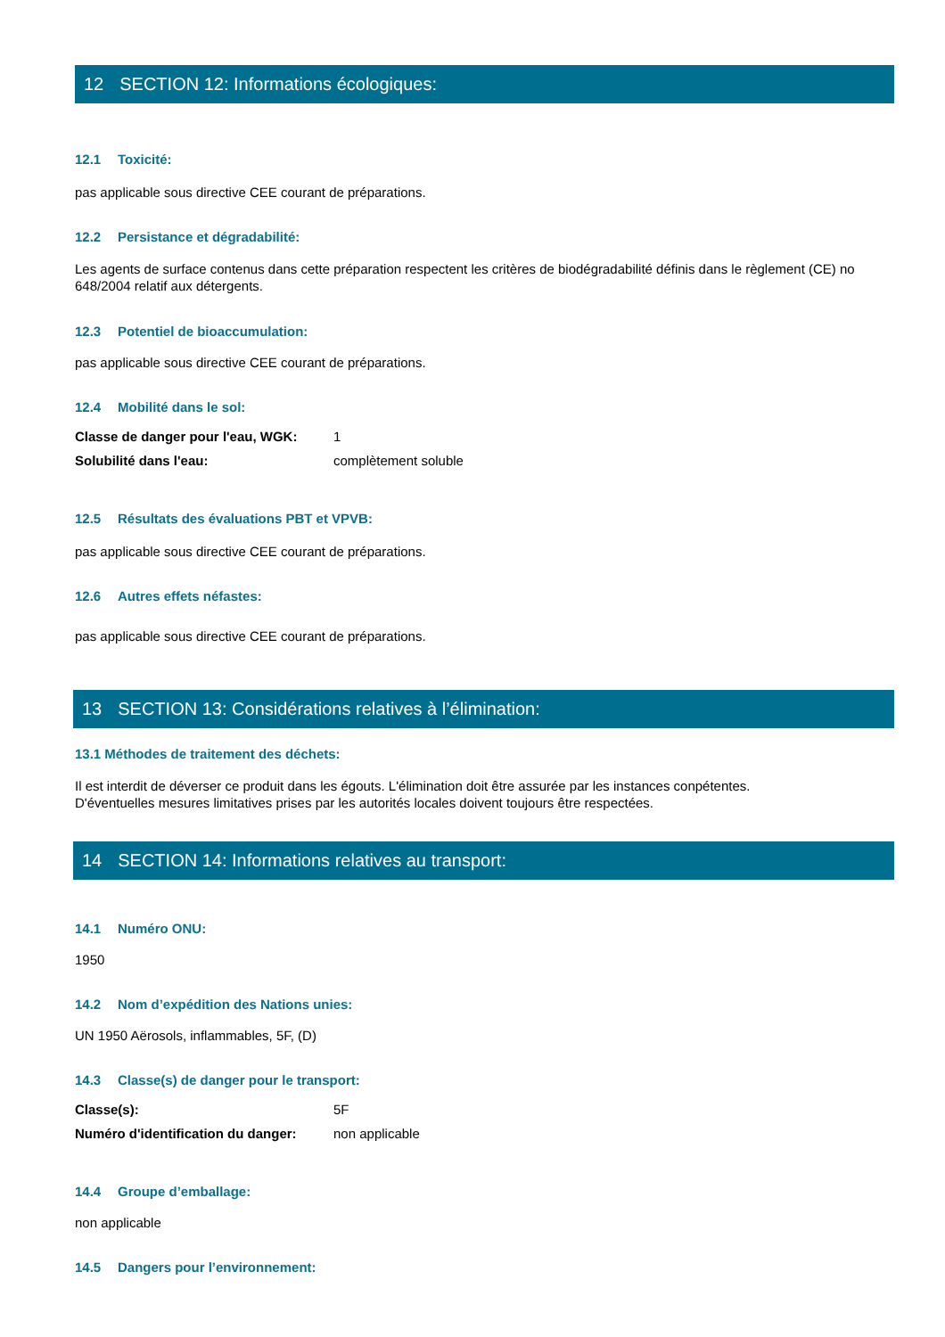12 SECTION 12: Informations écologiques:
12.1 Toxicité:
pas applicable sous directive CEE courant de préparations.
12.2 Persistance et dégradabilité:
Les agents de surface contenus dans cette préparation respectent les critères de biodégradabilité définis dans le règlement (CE) no 648/2004 relatif aux détergents.
12.3 Potentiel de bioaccumulation:
pas applicable sous directive CEE courant de préparations.
12.4 Mobilité dans le sol:
| Classe de danger pour l'eau, WGK: | 1 |
| Solubilité dans l'eau: | complètement soluble |
12.5 Résultats des évaluations PBT et VPVB:
pas applicable sous directive CEE courant de préparations.
12.6 Autres effets néfastes:
pas applicable sous directive CEE courant de préparations.
13 SECTION 13: Considérations relatives à l’élimination:
13.1 Méthodes de traitement des déchets:
Il est interdit de déverser ce produit dans les égouts. L'élimination doit être assurée par les instances conpétentes.
D'éventuelles mesures limitatives prises par les autorités locales doivent toujours être respectées.
14 SECTION 14: Informations relatives au transport:
14.1 Numéro ONU:
1950
14.2 Nom d’expédition des Nations unies:
UN 1950 Aërosols, inflammables, 5F, (D)
14.3 Classe(s) de danger pour le transport:
| Classe(s): | 5F |
| Numéro d'identification du danger: | non applicable |
14.4 Groupe d’emballage:
non applicable
14.5 Dangers pour l’environnement: